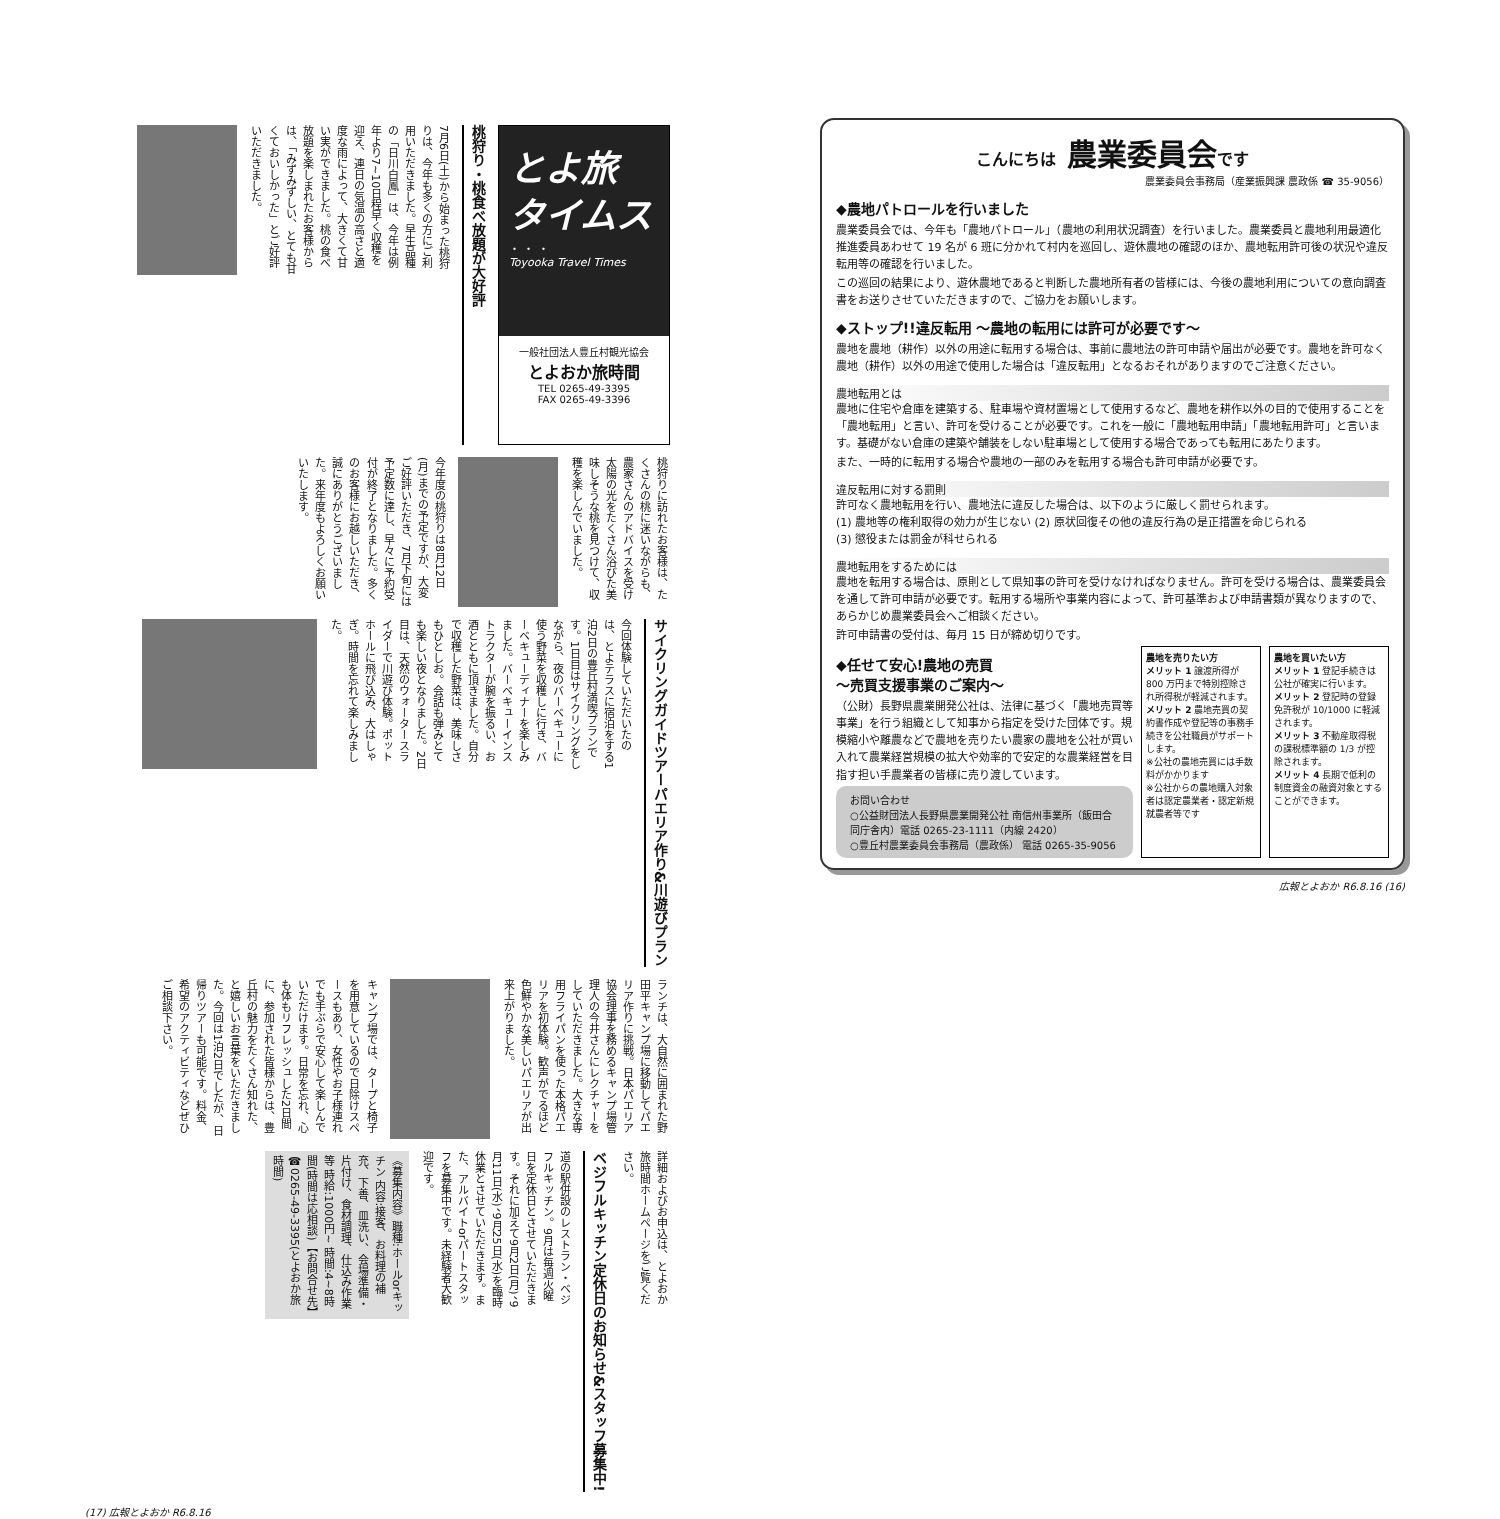とよ旅
タイムス
・ ・ ・
Toyooka Travel Times
一般社団法人豊丘村観光協会
とよおか旅時間
TEL 0265-49-3395
FAX 0265-49-3396
桃狩り・桃食べ放題が大好評
7月6日(土)から始まった桃狩りは、今年も多くの方にご利用いただきました。早生品種の「日川白鳳」は、今年は例年より7~10日程早く収穫を迎え、連日の気温の高さと適度な雨によって、大きくて甘い実ができました。桃の食べ放題を楽しまれたお客様からは、「みずみずしい、とても甘くておいしかった」とご好評いただきました。
桃狩りに訪れたお客様は、たくさんの桃に迷いながらも、農家さんのアドバイスを受け太陽の光をたくさん浴びた美味しそうな桃を見つけて、収穫を楽しんでいました。
今年度の桃狩りは8月12日(月)までの予定ですが、大変ご好評いただき、7月下旬には予定数に達し、早々に予約受付が終了となりました。多くのお客様にお越しいただき、誠にありがとうございました。来年度もよろしくお願いいたします。
サイクリングガイドツアーパエリア作り&川遊びプラン
今回体験していただいたのは、とよテラスに宿泊をする1泊2日の豊丘村満喫プランです。1日目はサイクリングをしながら、夜のバーベキューに使う野菜を収穫しに行き、バーベキューディナーを楽しみました。バーベキューインストラクターが腕を振るい、お酒とともに頂きました。自分で収穫した野菜は、美味しさもひとしお。会話も弾みとても楽しい夜となりました。2日目は、天然のウォータースライダーで川遊び体験。ポットホールに飛び込み、大はしゃぎ。時間を忘れて楽しみました。
ランチは、大自然に囲まれた野田平キャンプ場に移動してパエリア作りに挑戦。日本パエリア協会理事を務めるキャンプ場管理人の今井さんにレクチャーをしていただきました。大きな専用フライパンを使った本格パエリアを初体験。歓声がでるほど色鮮やかな美しいパエリアが出来上がりました。
キャンプ場では、タープと椅子を用意しているので日除けスペースもあり、女性やお子様連れでも手ぶらで安心して楽しんでいただけます。日常を忘れ、心も体もリフレッシュした2日間に、参加された皆様からは、豊丘村の魅力をたくさん知れた、と嬉しいお言葉をいただきました。今回は1泊2日でしたが、日帰りツアーも可能です。料金、希望のアクティビティなどぜひご相談下さい。
詳細およびお申込は、とよおか旅時間ホームページをご覧ください。
ベジフルキッチン定休日のお知らせ&スタッフ募集中!
道の駅併設のレストラン・ベジフルキッチン。9月は毎週火曜日を定休日とさせていただきます。それに加えて9月2日(月)、9月11日(水)、9月25日(水)を臨時休業とさせていただきます。また、アルバイトorパートスタッフを募集中です。未経験者大歓迎です。
《募集内容》職種:ホールorキッチン 内容:接客、お料理の補充、下善、皿洗い、会場準備・片付け、食材調理、仕込み作業等 時給:1000円~ 時間:4~8時間(時間は応相談)【お問合せ先】☎0265-49-3395(とよおか旅時間)
(17) 広報とよおか R6.8.16
こんにちは 農業委員会です
農業委員会事務局（産業振興課 農政係 ☎ 35-9056）
◆農地パトロールを行いました
農業委員会では、今年も「農地パトロール」（農地の利用状況調査）を行いました。農業委員と農地利用最適化推進委員あわせて 19 名が 6 班に分かれて村内を巡回し、遊休農地の確認のほか、農地転用許可後の状況や違反転用等の確認を行いました。
この巡回の結果により、遊休農地であると判断した農地所有者の皆様には、今後の農地利用についての意向調査書をお送りさせていただきますので、ご協力をお願いします。
◆ストップ!!違反転用 ～農地の転用には許可が必要です～
農地を農地（耕作）以外の用途に転用する場合は、事前に農地法の許可申請や届出が必要です。農地を許可なく農地（耕作）以外の用途で使用した場合は「違反転用」となるおそれがありますのでご注意ください。
農地転用とは
農地に住宅や倉庫を建築する、駐車場や資材置場として使用するなど、農地を耕作以外の目的で使用することを「農地転用」と言い、許可を受けることが必要です。これを一般に「農地転用申請」「農地転用許可」と言います。基礎がない倉庫の建築や舗装をしない駐車場として使用する場合であっても転用にあたります。
また、一時的に転用する場合や農地の一部のみを転用する場合も許可申請が必要です。
違反転用に対する罰則
許可なく農地転用を行い、農地法に違反した場合は、以下のように厳しく罰せられます。
(1) 農地等の権利取得の効力が生じない (2) 原状回復その他の違反行為の是正措置を命じられる
(3) 懲役または罰金が科せられる
農地転用をするためには
農地を転用する場合は、原則として県知事の許可を受けなければなりません。許可を受ける場合は、農業委員会を通して許可申請が必要です。転用する場所や事業内容によって、許可基準および申請書類が異なりますので、あらかじめ農業委員会へご相談ください。
許可申請書の受付は、毎月 15 日が締め切りです。
◆任せて安心!農地の売買
～売買支援事業のご案内～
（公財）長野県農業開発公社は、法律に基づく「農地売買等事業」を行う組織として知事から指定を受けた団体です。規模縮小や離農などで農地を売りたい農家の農地を公社が買い入れて農業経営規模の拡大や効率的で安定的な農業経営を目指す担い手農業者の皆様に売り渡しています。
お問い合わせ
○公益財団法人長野県農業開発公社 南信州事業所（飯田合同庁舎内）電話 0265-23-1111（内線 2420）
○豊丘村農業委員会事務局（農政係） 電話 0265-35-9056
農地を売りたい方
メリット 1 譲渡所得が 800 万円まで特別控除され所得税が軽減されます。
メリット 2 農地売買の契約書作成や登記等の事務手続きを公社職員がサポートします。
※公社の農地売買には手数料がかかります
※公社からの農地購入対象者は認定農業者・認定新規就農者等です
農地を買いたい方
メリット 1 登記手続きは公社が確実に行います。
メリット 2 登記時の登録免許税が 10/1000 に軽減されます。
メリット 3 不動産取得税の課税標準額の 1/3 が控除されます。
メリット 4 長期で低利の制度資金の融資対象とすることができます。
広報とよおか R6.8.16 (16)